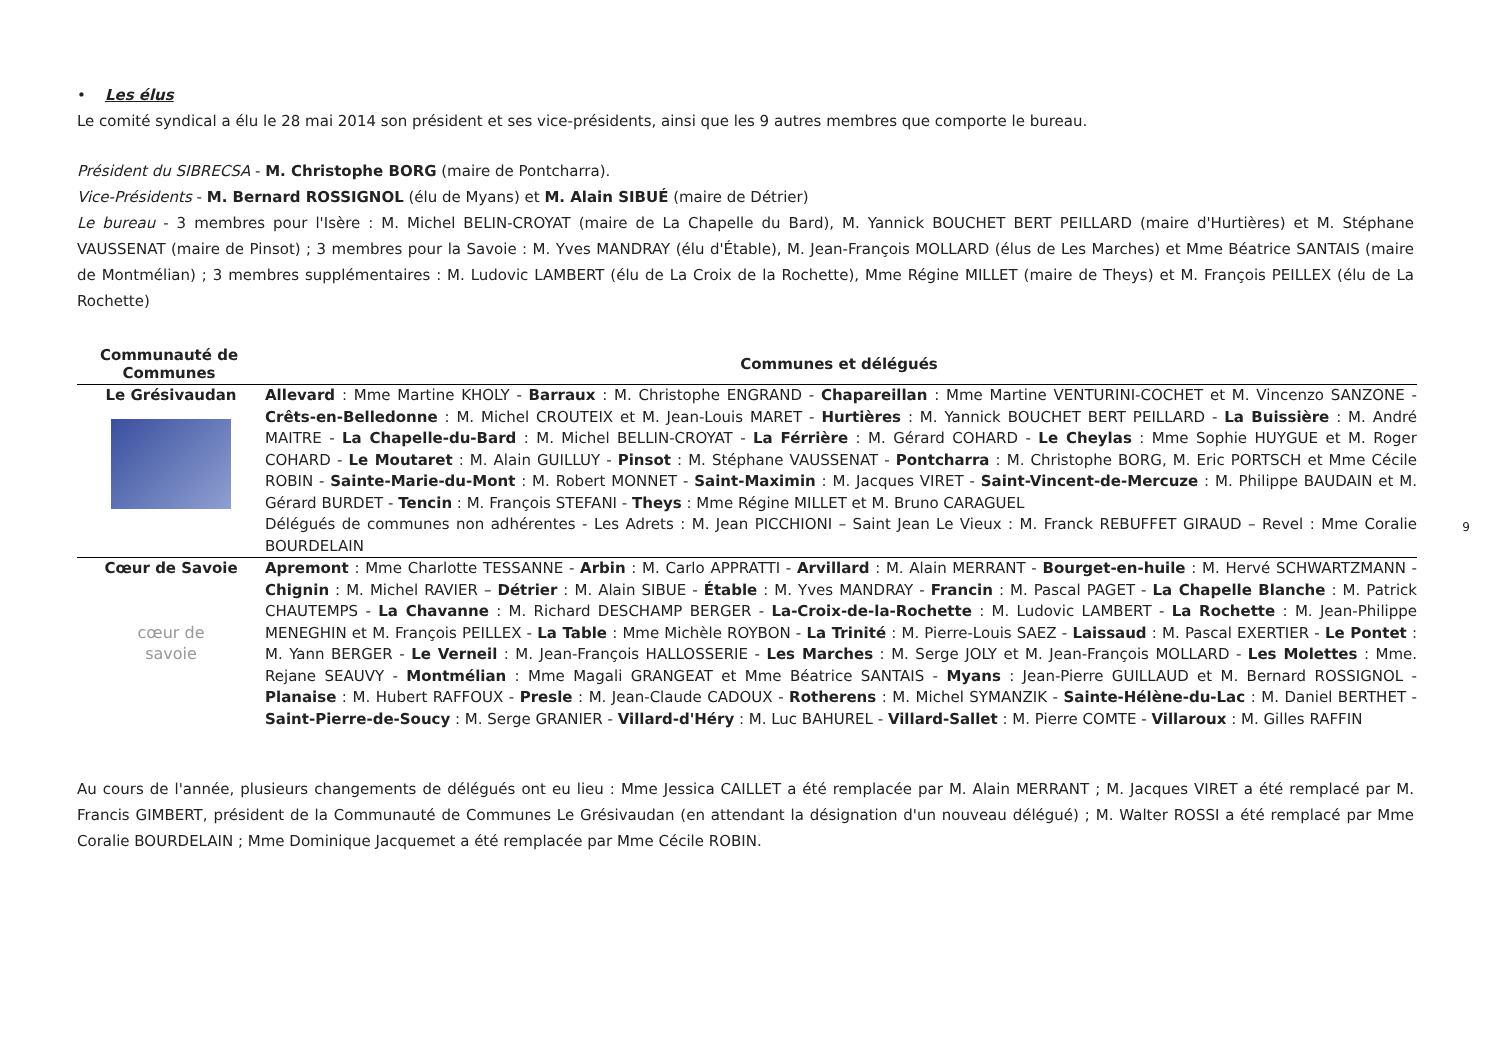• Les élus
Le comité syndical a élu le 28 mai 2014 son président et ses vice-présidents, ainsi que les 9 autres membres que comporte le bureau.
Président du SIBRECSA - M. Christophe BORG (maire de Pontcharra).
Vice-Présidents - M. Bernard ROSSIGNOL (élu de Myans) et M. Alain SIBUÉ (maire de Détrier)
Le bureau - 3 membres pour l'Isère : M. Michel BELIN-CROYAT (maire de La Chapelle du Bard), M. Yannick BOUCHET BERT PEILLARD (maire d'Hurtières) et M. Stéphane VAUSSENAT (maire de Pinsot) ; 3 membres pour la Savoie : M. Yves MANDRAY (élu d'Étable), M. Jean-François MOLLARD (élus de Les Marches) et Mme Béatrice SANTAIS (maire de Montmélian) ; 3 membres supplémentaires : M. Ludovic LAMBERT (élu de La Croix de la Rochette), Mme Régine MILLET (maire de Theys) et M. François PEILLEX (élu de La Rochette)
| Communauté de Communes | Communes et délégués |
| --- | --- |
| Le Grésivaudan | Allevard : Mme Martine KHOLY - Barraux : M. Christophe ENGRAND - Chapareillan : Mme Martine VENTURINI-COCHET et M. Vincenzo SANZONE - Crêts-en-Belledonne : M. Michel CROUTEIX et M. Jean-Louis MARET - Hurtières : M. Yannick BOUCHET BERT PEILLARD - La Buissière : M. André MAITRE - La Chapelle-du-Bard : M. Michel BELLIN-CROYAT - La Férrière : M. Gérard COHARD - Le Cheylas : Mme Sophie HUYGUE et M. Roger COHARD - Le Moutaret : M. Alain GUILLUY - Pinsot : M. Stéphane VAUSSENAT - Pontcharra : M. Christophe BORG, M. Eric PORTSCH et Mme Cécile ROBIN - Sainte-Marie-du-Mont : M. Robert MONNET - Saint-Maximin : M. Jacques VIRET - Saint-Vincent-de-Mercuze : M. Philippe BAUDAIN et M. Gérard BURDET - Tencin : M. François STEFANI - Theys : Mme Régine MILLET et M. Bruno CARAGUEL Délégués de communes non adhérentes - Les Adrets : M. Jean PICCHIONI – Saint Jean Le Vieux : M. Franck REBUFFET GIRAUD – Revel : Mme Coralie BOURDELAIN |
| Cœur de Savoie cœur de savoie | Apremont : Mme Charlotte TESSANNE - Arbin : M. Carlo APPRATTI - Arvillard : M. Alain MERRANT - Bourget-en-huile : M. Hervé SCHWARTZMANN - Chignin : M. Michel RAVIER – Détrier : M. Alain SIBUE - Étable : M. Yves MANDRAY - Francin : M. Pascal PAGET - La Chapelle Blanche : M. Patrick CHAUTEMPS - La Chavanne : M. Richard DESCHAMP BERGER - La-Croix-de-la-Rochette : M. Ludovic LAMBERT - La Rochette : M. Jean-Philippe MENEGHIN et M. François PEILLEX - La Table : Mme Michèle ROYBON - La Trinité : M. Pierre-Louis SAEZ - Laissaud : M. Pascal EXERTIER - Le Pontet : M. Yann BERGER - Le Verneil : M. Jean-François HALLOSSERIE - Les Marches : M. Serge JOLY et M. Jean-François MOLLARD - Les Molettes : Mme. Rejane SEAUVY - Montmélian : Mme Magali GRANGEAT et Mme Béatrice SANTAIS - Myans : Jean-Pierre GUILLAUD et M. Bernard ROSSIGNOL - Planaise : M. Hubert RAFFOUX - Presle : M. Jean-Claude CADOUX - Rotherens : M. Michel SYMANZIK - Sainte-Hélène-du-Lac : M. Daniel BERTHET - Saint-Pierre-de-Soucy : M. Serge GRANIER - Villard-d'Héry : M. Luc BAHUREL - Villard-Sallet : M. Pierre COMTE - Villaroux : M. Gilles RAFFIN |
Au cours de l'année, plusieurs changements de délégués ont eu lieu : Mme Jessica CAILLET a été remplacée par M. Alain MERRANT ; M. Jacques VIRET a été remplacé par M. Francis GIMBERT, président de la Communauté de Communes Le Grésivaudan (en attendant la désignation d'un nouveau délégué) ; M. Walter ROSSI a été remplacé par Mme Coralie BOURDELAIN ; Mme Dominique Jacquemet a été remplacée par Mme Cécile ROBIN.
9